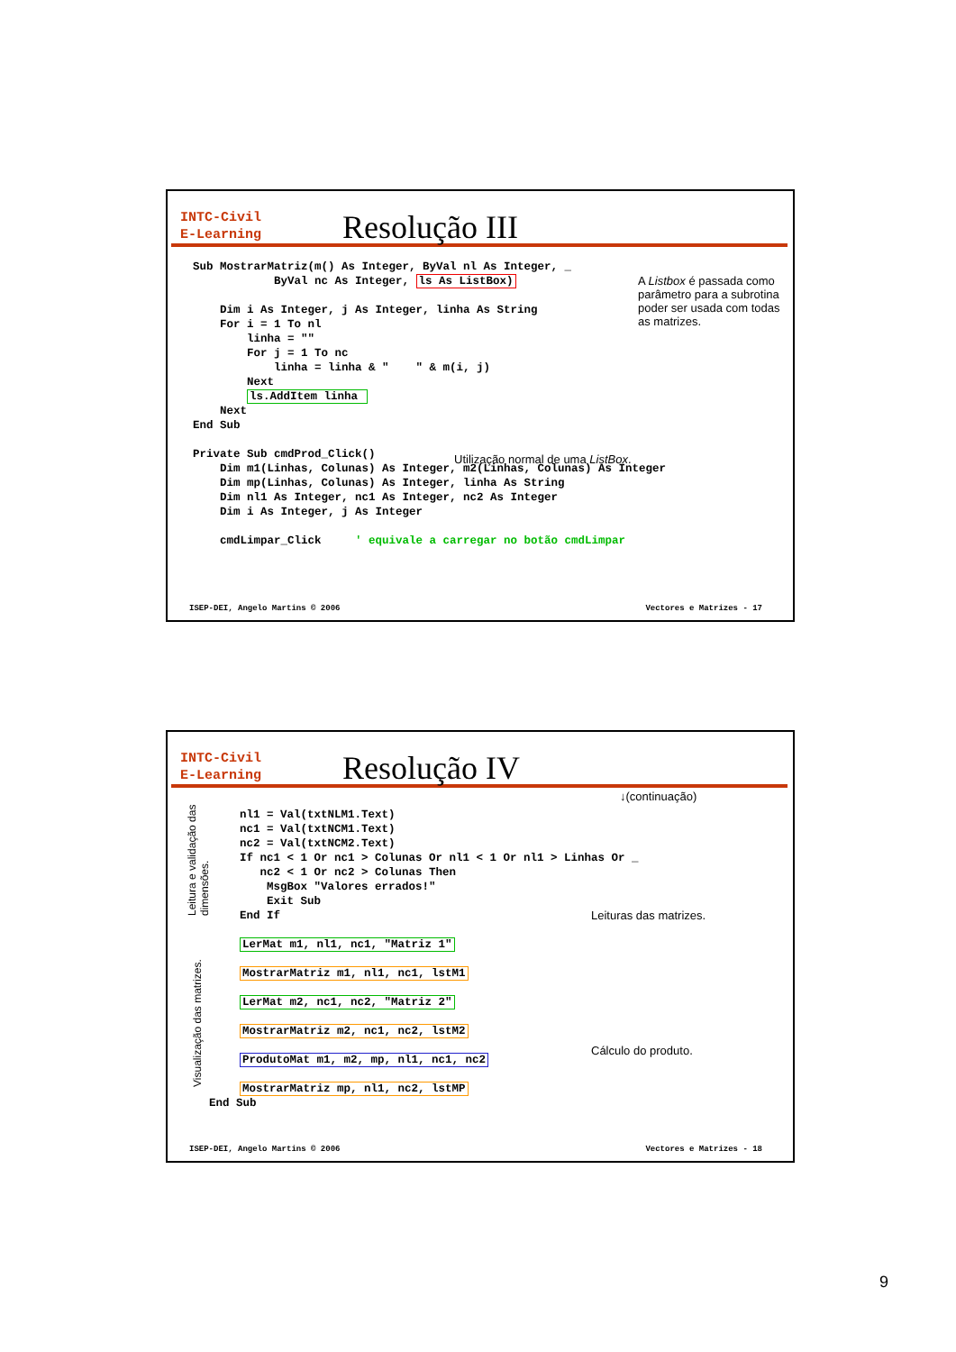INTC-Civil
E-Learning
Resolução III
Sub MostrarMatriz(m() As Integer, ByVal nl As Integer, _
            ByVal nc As Integer, ls As ListBox)

    Dim i As Integer, j As Integer, linha As String
    For i = 1 To nl
        linha = ""
        For j = 1 To nc
            linha = linha & "    " & m(i, j)
        Next
        ls.AddItem linha 
    Next
End Sub

Private Sub cmdProd_Click()
    Dim m1(Linhas, Colunas) As Integer, m2(Linhas, Colunas) As Integer
    Dim mp(Linhas, Colunas) As Integer, linha As String
    Dim nl1 As Integer, nc1 As Integer, nc2 As Integer
    Dim i As Integer, j As Integer

    cmdLimpar_Click     ' equivale a carregar no botão cmdLimpar
A Listbox é passada como parâmetro para a subrotina poder ser usada com todas as matrizes.
Utilização normal de uma ListBox.
ISEP-DEI, Angelo Martins © 2006 Vectores e Matrizes - 17
INTC-Civil
E-Learning
Resolução IV
↓(continuação)
Leitura e validação das dimensões.
Visualização das matrizes.
nl1 = Val(txtNLM1.Text)
nc1 = Val(txtNCM1.Text)
nc2 = Val(txtNCM2.Text)
If nc1 < 1 Or nc1 > Colunas Or nl1 < 1 Or nl1 > Linhas Or _
   nc2 < 1 Or nc2 > Colunas Then
    MsgBox "Valores errados!"
    Exit Sub
End If

LerMat m1, nl1, nc1, "Matriz 1"

MostrarMatriz m1, nl1, nc1, lstM1

LerMat m2, nc1, nc2, "Matriz 2"

MostrarMatriz m2, nc1, nc2, lstM2

ProdutoMat m1, m2, mp, nl1, nc1, nc2

MostrarMatriz mp, nl1, nc2, lstMP
End Sub
Leituras das matrizes.
Cálculo do produto.
ISEP-DEI, Angelo Martins © 2006 Vectores e Matrizes - 18
9